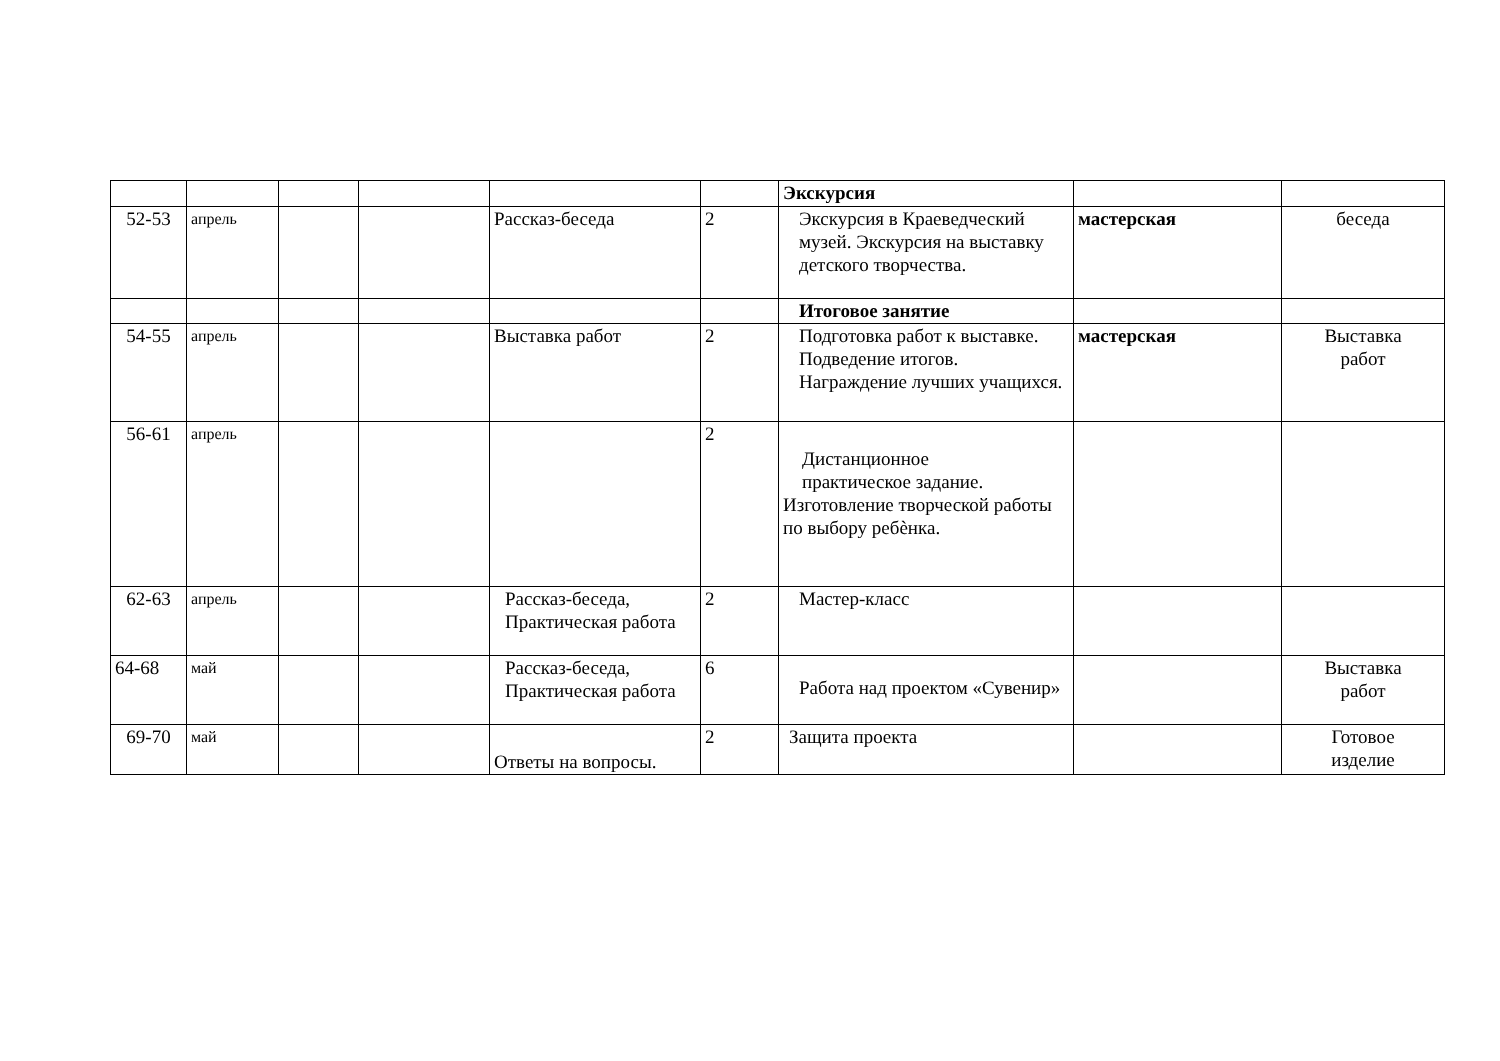| | | | | | | Экскурсия | | |
| 52-53 | апрель | | | Рассказ-беседа | 2 | Экскурсия в Краеведческий музей. Экскурсия на выставку детского творчества. | мастерская | беседа |
| | | | | | | Итоговое занятие | | |
| 54-55 | апрель | | | Выставка работ | 2 | Подготовка работ к выставке. Подведение итогов. Награждение лучших учащихся. | мастерская | Выставка работ |
| 56-61 | апрель | | | | 2 | Дистанционное практическое задание. Изготовление творческой работы по выбору ребѐнка. | | |
| 62-63 | апрель | | | Рассказ-беседа, Практическая работа | 2 | Мастер-класс | | |
| 64-68 | май | | | Рассказ-беседа, Практическая работа | 6 | Работа над проектом «Сувенир» | | Выставка работ |
| 69-70 | май | | | Ответы на вопросы. | 2 | Защита проекта | | Готовое изделие |